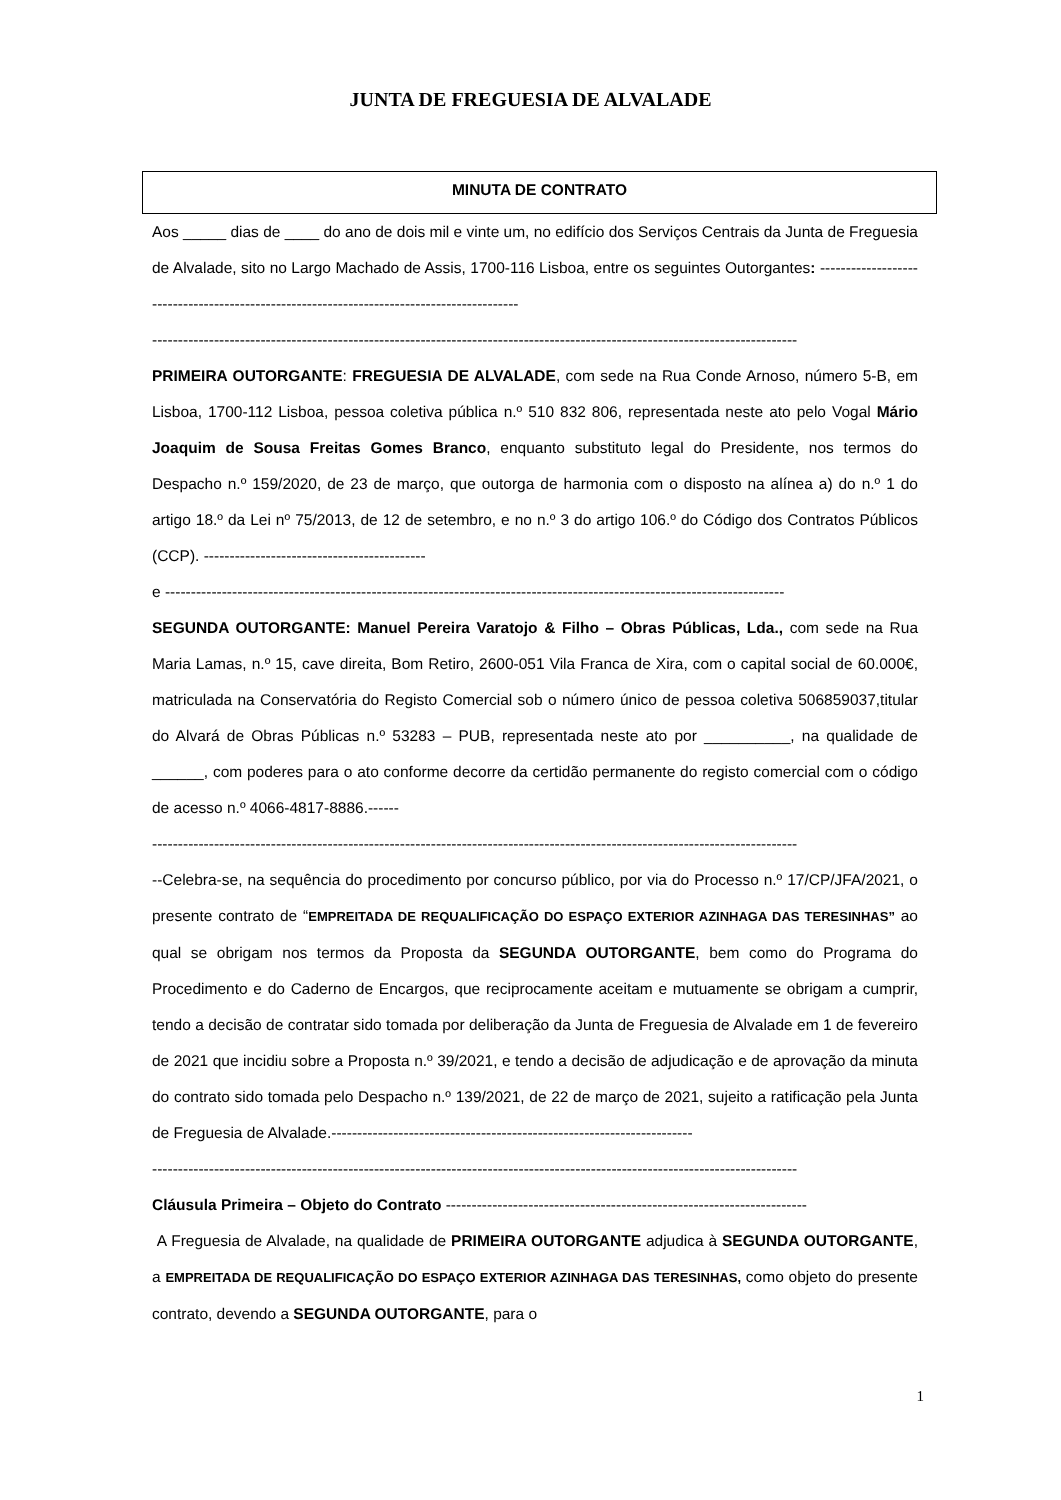JUNTA DE FREGUESIA DE ALVALADE
MINUTA DE CONTRATO
Aos _____ dias de ____ do ano de dois mil e vinte um, no edifício dos Serviços Centrais da Junta de Freguesia de Alvalade, sito no Largo Machado de Assis, 1700-116 Lisboa, entre os seguintes Outorgantes: ------------------------------------------------------------------------------------------
-----------------------------------------------------------------------------------------------------------------------------
PRIMEIRA OUTORGANTE: FREGUESIA DE ALVALADE, com sede na Rua Conde Arnoso, número 5-B, em Lisboa, 1700-112 Lisboa, pessoa coletiva pública n.º 510 832 806, representada neste ato pelo Vogal Mário Joaquim de Sousa Freitas Gomes Branco, enquanto substituto legal do Presidente, nos termos do Despacho n.º 159/2020, de 23 de março, que outorga de harmonia com o disposto na alínea a) do n.º 1 do artigo 18.º da Lei nº 75/2013, de 12 de setembro, e no n.º 3 do artigo 106.º do Código dos Contratos Públicos (CCP). -------------------------------------------
e ------------------------------------------------------------------------------------------------------------------------
SEGUNDA OUTORGANTE: Manuel Pereira Varatojo & Filho – Obras Públicas, Lda., com sede na Rua Maria Lamas, n.º 15, cave direita, Bom Retiro, 2600-051 Vila Franca de Xira, com o capital social de 60.000€, matriculada na Conservatória do Registo Comercial sob o número único de pessoa coletiva 506859037,titular do Alvará de Obras Públicas n.º 53283 – PUB, representada neste ato por __________, na qualidade de ______, com poderes para o ato conforme decorre da certidão permanente do registo comercial com o código de acesso n.º 4066-4817-8886.------
-----------------------------------------------------------------------------------------------------------------------------
--Celebra-se, na sequência do procedimento por concurso público, por via do Processo n.º 17/CP/JFA/2021, o presente contrato de “EMPREITADA DE REQUALIFICAÇÃO DO ESPAÇO EXTERIOR AZINHAGA DAS TERESINHAS” ao qual se obrigam nos termos da Proposta da SEGUNDA OUTORGANTE, bem como do Programa do Procedimento e do Caderno de Encargos, que reciprocamente aceitam e mutuamente se obrigam a cumprir, tendo a decisão de contratar sido tomada por deliberação da Junta de Freguesia de Alvalade em 1 de fevereiro de 2021 que incidiu sobre a Proposta n.º 39/2021, e tendo a decisão de adjudicação e de aprovação da minuta do contrato sido tomada pelo Despacho n.º 139/2021, de 22 de março de 2021, sujeito a ratificação pela Junta de Freguesia de Alvalade.----------------------------------------------------------------------
-----------------------------------------------------------------------------------------------------------------------------
Cláusula Primeira – Objeto do Contrato ----------------------------------------------------------------------
A Freguesia de Alvalade, na qualidade de PRIMEIRA OUTORGANTE adjudica à SEGUNDA OUTORGANTE, a EMPREITADA DE REQUALIFICAÇÃO DO ESPAÇO EXTERIOR AZINHAGA DAS TERESINHAS, como objeto do presente contrato, devendo a SEGUNDA OUTORGANTE, para o
1